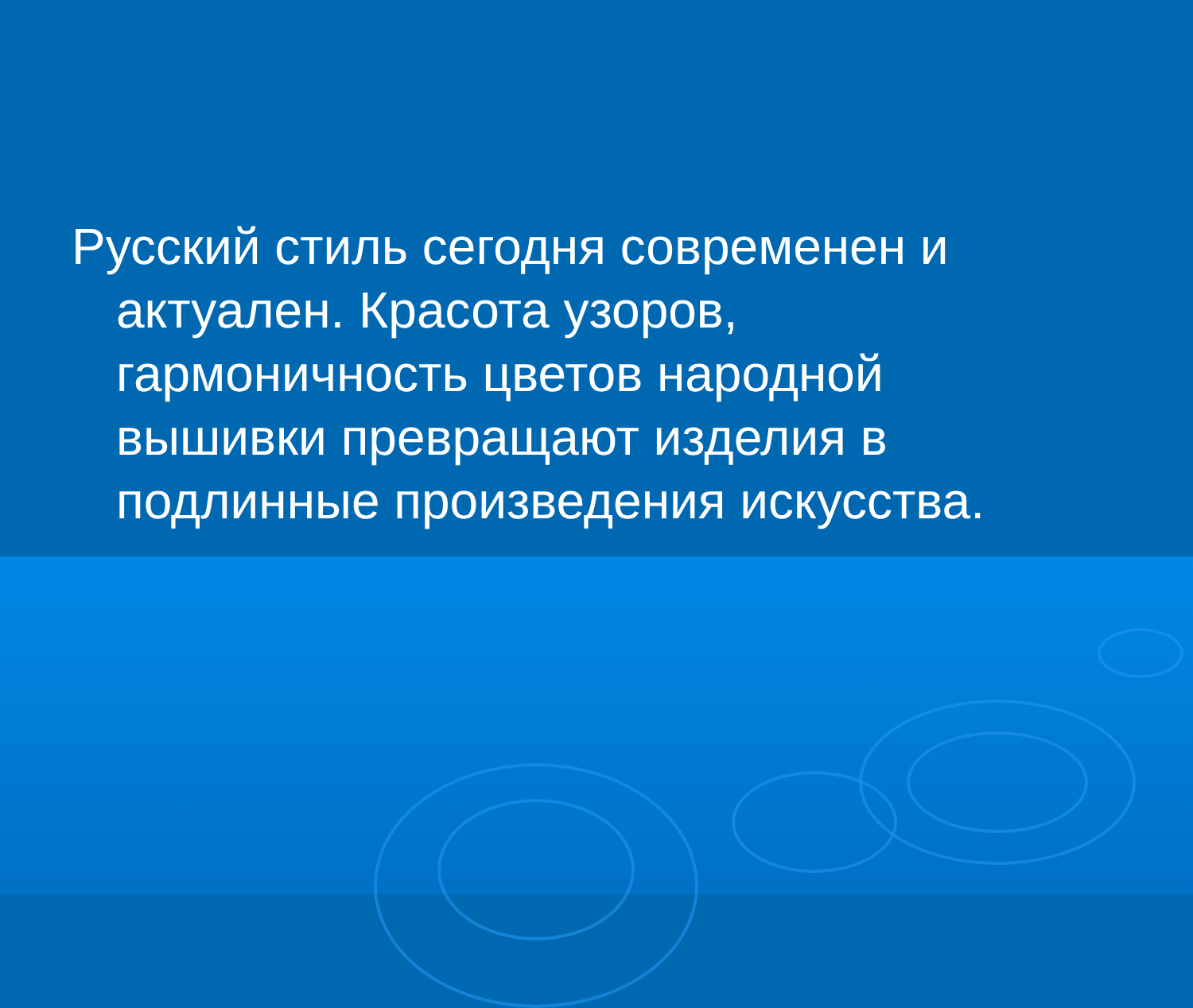Русский стиль сегодня современен и актуален. Красота узоров, гармоничность цветов народной вышивки превращают изделия в подлинные произведения искусства.